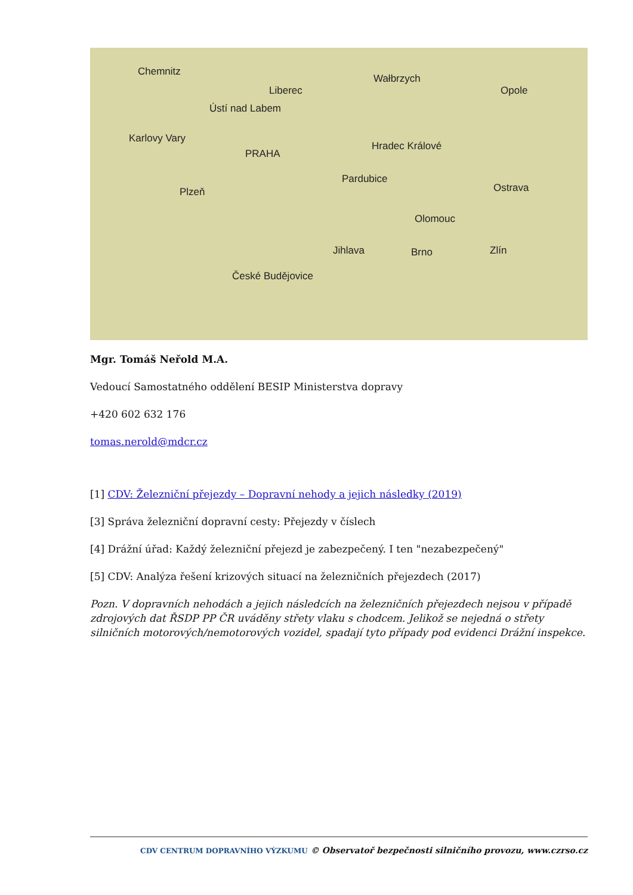Chemnitz
Liberec
Wałbrzych
Opole
Ústí nad Labem
Karlovy Vary
Hradec Králové
PRAHA
Pardubice
Ostrava Plzeň
Olomouc
Jihlava Brno Zlín
České Budějovice
Mgr. Tomáš Neřold M.A.
Vedoucí Samostatného oddělení BESIP Ministerstva dopravy
+420 602 632 176
tomas.nerold@mdcr.cz
[1] CDV: Železniční přejezdy – Dopravní nehody a jejich následky (2019)
[3] Správa železniční dopravní cesty: Přejezdy v číslech
[4] Drážní úřad: Každý železniční přejezd je zabezpečený. I ten "nezabezpečený"
[5] CDV: Analýza řešení krizových situací na železničních přejezdech (2017)
Pozn. V dopravních nehodách a jejich následcích na železničních přejezdech nejsou v případě zdrojových dat ŘSDP PP ČR uváděny střety vlaku s chodcem. Jelikož se nejedná o střety silničních motorových/nemotorových vozidel, spadají tyto případy pod evidenci Drážní inspekce.
CDV CENTRUM DOPRAVNÍHO VÝZKUMU © Observatoř bezpečnosti silničního provozu, www.czrso.cz